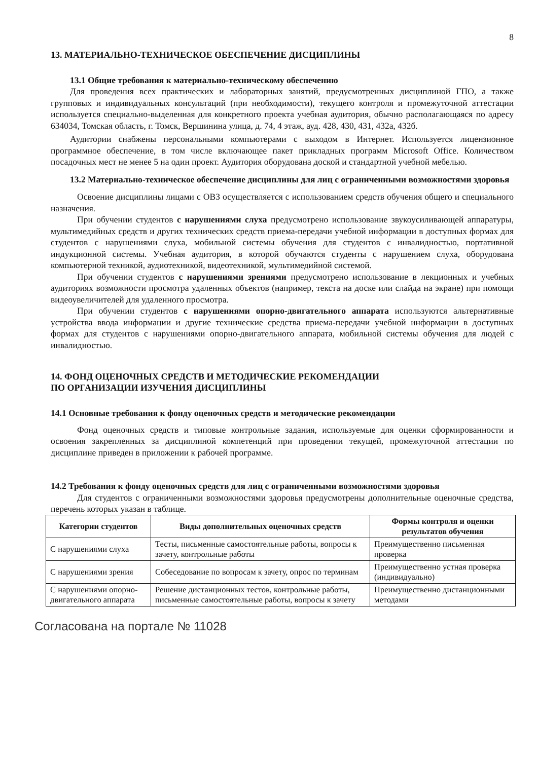8
13. МАТЕРИАЛЬНО-ТЕХНИЧЕСКОЕ ОБЕСПЕЧЕНИЕ ДИСЦИПЛИНЫ
13.1 Общие требования к материально-техническому обеспечению
Для проведения всех практических и лабораторных занятий, предусмотренных дисциплиной ГПО, а также групповых и индивидуальных консультаций (при необходимости), текущего контроля и промежуточной аттестации используется специально-выделенная для конкретного проекта учебная аудитория, обычно располагающаяся по адресу 634034, Томская область, г. Томск, Вершинина улица, д. 74, 4 этаж, ауд. 428, 430, 431, 432а, 432б.
Аудитории снабжены персональными компьютерами с выходом в Интернет. Используется лицензионное программное обеспечение, в том числе включающее пакет прикладных программ Microsoft Office. Количеством посадочных мест не менее 5 на один проект. Аудитория оборудована доской и стандартной учебной мебелью.
13.2 Материально-техническое обеспечение дисциплины для лиц с ограниченными возможностями здоровья
Освоение дисциплины лицами с ОВЗ осуществляется с использованием средств обучения общего и специального назначения.
При обучении студентов с нарушениями слуха предусмотрено использование звукоусиливающей аппаратуры, мультимедийных средств и других технических средств приема-передачи учебной информации в доступных формах для студентов с нарушениями слуха, мобильной системы обучения для студентов с инвалидностью, портативной индукционной системы. Учебная аудитория, в которой обучаются студенты с нарушением слуха, оборудована компьютерной техникой, аудиотехникой, видеотехникой, мультимедийной системой.
При обучении студентов с нарушениями зрениями предусмотрено использование в лекционных и учебных аудиториях возможности просмотра удаленных объектов (например, текста на доске или слайда на экране) при помощи видеоувеличителей для удаленного просмотра.
При обучении студентов с нарушениями опорно-двигательного аппарата используются альтернативные устройства ввода информации и другие технические средства приема-передачи учебной информации в доступных формах для студентов с нарушениями опорно-двигательного аппарата, мобильной системы обучения для людей с инвалидностью.
14. ФОНД ОЦЕНОЧНЫХ СРЕДСТВ И МЕТОДИЧЕСКИЕ РЕКОМЕНДАЦИИ
ПО ОРГАНИЗАЦИИ ИЗУЧЕНИЯ ДИСЦИПЛИНЫ
14.1 Основные требования к фонду оценочных средств и методические рекомендации
Фонд оценочных средств и типовые контрольные задания, используемые для оценки сформированности и освоения закрепленных за дисциплиной компетенций при проведении текущей, промежуточной аттестации по дисциплине приведен в приложении к рабочей программе.
14.2 Требования к фонду оценочных средств для лиц с ограниченными возможностями здоровья
Для студентов с ограниченными возможностями здоровья предусмотрены дополнительные оценочные средства, перечень которых указан в таблице.
| Категории студентов | Виды дополнительных оценочных средств | Формы контроля и оценки результатов обучения |
| --- | --- | --- |
| С нарушениями слуха | Тесты, письменные самостоятельные работы, вопросы к зачету, контрольные работы | Преимущественно письменная проверка |
| С нарушениями зрения | Собеседование по вопросам к зачету, опрос по терминам | Преимущественно устная проверка (индивидуально) |
| С нарушениями опорно-двигательного аппарата | Решение дистанционных тестов, контрольные работы, письменные самостоятельные работы, вопросы к зачету | Преимущественно дистанционными методами |
Согласована на портале № 11028